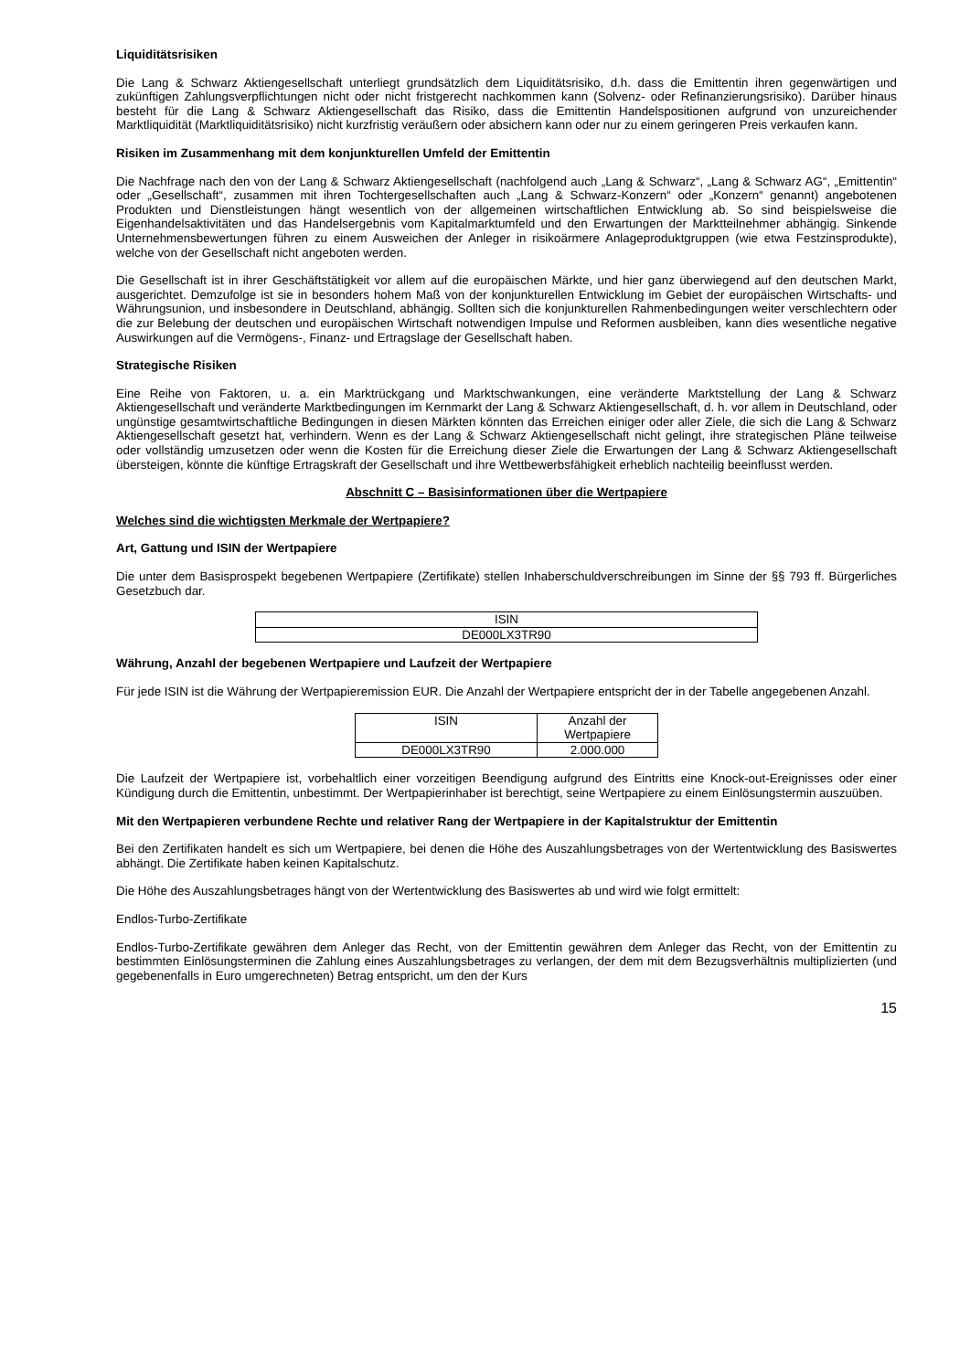Liquiditätsrisiken
Die Lang & Schwarz Aktiengesellschaft unterliegt grundsätzlich dem Liquiditätsrisiko, d.h. dass die Emittentin ihren gegenwärtigen und zukünftigen Zahlungsverpflichtungen nicht oder nicht fristgerecht nachkommen kann (Solvenz- oder Refinanzierungsrisiko). Darüber hinaus besteht für die Lang & Schwarz Aktiengesellschaft das Risiko, dass die Emittentin Handelspositionen aufgrund von unzureichender Marktliquidität (Marktliquiditätsrisiko) nicht kurzfristig veräußern oder absichern kann oder nur zu einem geringeren Preis verkaufen kann.
Risiken im Zusammenhang mit dem konjunkturellen Umfeld der Emittentin
Die Nachfrage nach den von der Lang & Schwarz Aktiengesellschaft (nachfolgend auch „Lang & Schwarz“, „Lang & Schwarz AG“, „Emittentin“ oder „Gesellschaft“, zusammen mit ihren Tochtergesellschaften auch „Lang & Schwarz-Konzern“ oder „Konzern“ genannt) angebotenen Produkten und Dienstleistungen hängt wesentlich von der allgemeinen wirtschaftlichen Entwicklung ab. So sind beispielsweise die Eigenhandelsaktivitäten und das Handelsergebnis vom Kapitalmarktumfeld und den Erwartungen der Marktteilnehmer abhängig. Sinkende Unternehmensbewertungen führen zu einem Ausweichen der Anleger in risikoärmere Anlageproduktgruppen (wie etwa Festzinsprodukte), welche von der Gesellschaft nicht angeboten werden.
Die Gesellschaft ist in ihrer Geschäftstätigkeit vor allem auf die europäischen Märkte, und hier ganz überwiegend auf den deutschen Markt, ausgerichtet. Demzufolge ist sie in besonders hohem Maß von der konjunkturellen Entwicklung im Gebiet der europäischen Wirtschafts- und Währungsunion, und insbesondere in Deutschland, abhängig. Sollten sich die konjunkturellen Rahmenbedingungen weiter verschlechtern oder die zur Belebung der deutschen und europäischen Wirtschaft notwendigen Impulse und Reformen ausbleiben, kann dies wesentliche negative Auswirkungen auf die Vermögens-, Finanz- und Ertragslage der Gesellschaft haben.
Strategische Risiken
Eine Reihe von Faktoren, u. a. ein Marktrückgang und Marktschwankungen, eine veränderte Marktstellung der Lang & Schwarz Aktiengesellschaft und veränderte Marktbedingungen im Kernmarkt der Lang & Schwarz Aktiengesellschaft, d. h. vor allem in Deutschland, oder ungünstige gesamtwirtschaftliche Bedingungen in diesen Märkten könnten das Erreichen einiger oder aller Ziele, die sich die Lang & Schwarz Aktiengesellschaft gesetzt hat, verhindern. Wenn es der Lang & Schwarz Aktiengesellschaft nicht gelingt, ihre strategischen Pläne teilweise oder vollständig umzusetzen oder wenn die Kosten für die Erreichung dieser Ziele die Erwartungen der Lang & Schwarz Aktiengesellschaft übersteigen, könnte die künftige Ertragskraft der Gesellschaft und ihre Wettbewerbsfähigkeit erheblich nachteilig beeinflusst werden.
Abschnitt C – Basisinformationen über die Wertpapiere
Welches sind die wichtigsten Merkmale der Wertpapiere?
Art, Gattung und ISIN der Wertpapiere
Die unter dem Basisprospekt begebenen Wertpapiere (Zertifikate) stellen Inhaberschuldverschreibungen im Sinne der §§ 793 ff. Bürgerliches Gesetzbuch dar.
| ISIN |
| --- |
| DE000LX3TR90 |
Währung, Anzahl der begebenen Wertpapiere und Laufzeit der Wertpapiere
Für jede ISIN ist die Währung der Wertpapieremission EUR. Die Anzahl der Wertpapiere entspricht der in der Tabelle angegebenen Anzahl.
| ISIN | Anzahl der Wertpapiere |
| --- | --- |
| DE000LX3TR90 | 2.000.000 |
Die Laufzeit der Wertpapiere ist, vorbehaltlich einer vorzeitigen Beendigung aufgrund des Eintritts eine Knock-out-Ereignisses oder einer Kündigung durch die Emittentin, unbestimmt. Der Wertpapierinhaber ist berechtigt, seine Wertpapiere zu einem Einlösungstermin auszuüben.
Mit den Wertpapieren verbundene Rechte und relativer Rang der Wertpapiere in der Kapitalstruktur der Emittentin
Bei den Zertifikaten handelt es sich um Wertpapiere, bei denen die Höhe des Auszahlungsbetrages von der Wertentwicklung des Basiswertes abhängt. Die Zertifikate haben keinen Kapitalschutz.
Die Höhe des Auszahlungsbetrages hängt von der Wertentwicklung des Basiswertes ab und wird wie folgt ermittelt:
Endlos-Turbo-Zertifikate
Endlos-Turbo-Zertifikate gewähren dem Anleger das Recht, von der Emittentin gewähren dem Anleger das Recht, von der Emittentin zu bestimmten Einlösungsterminen die Zahlung eines Auszahlungsbetrages zu verlangen, der dem mit dem Bezugsverhältnis multiplizierten (und gegebenenfalls in Euro umgerechneten) Betrag entspricht, um den der Kurs
15